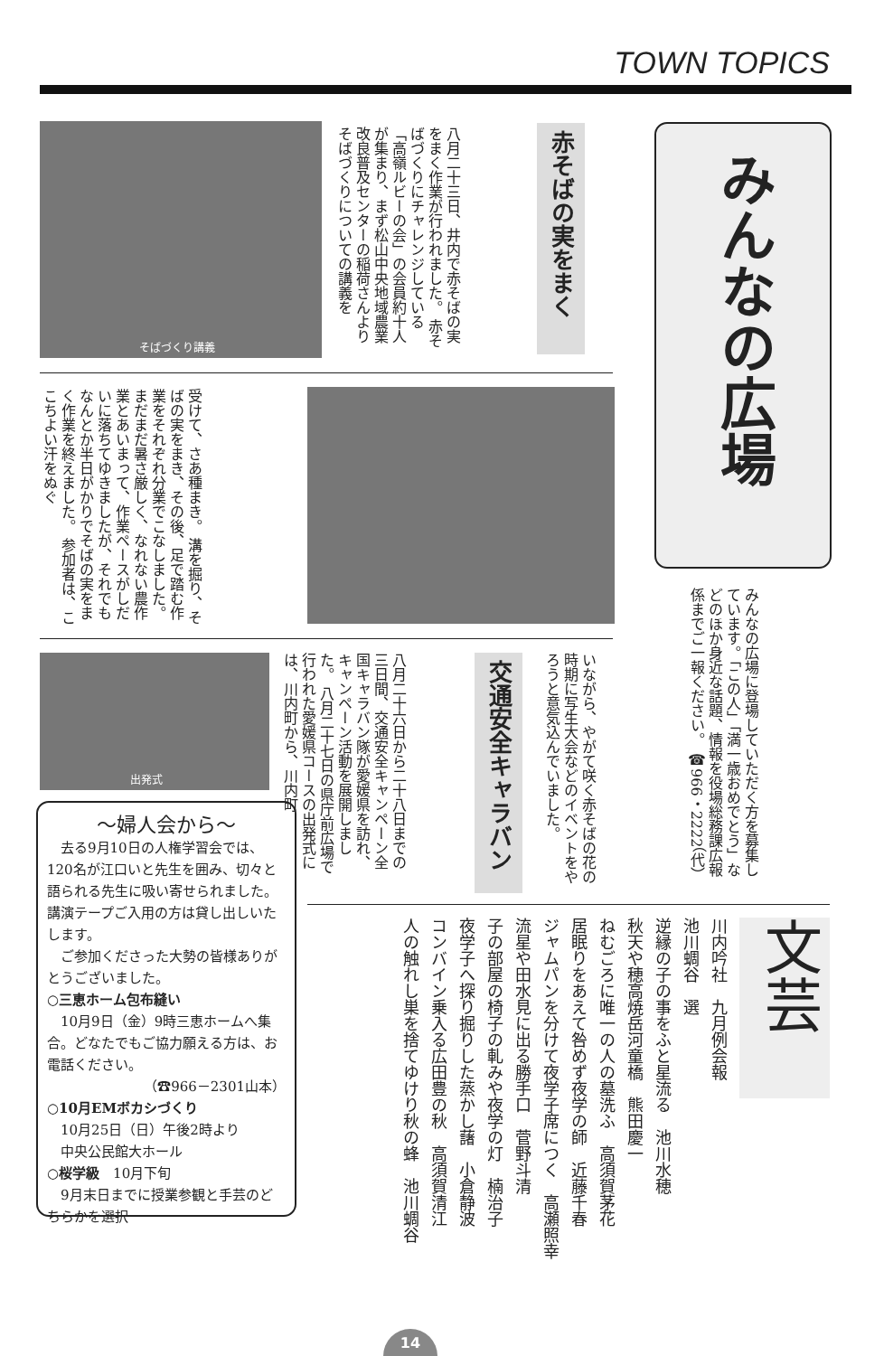TOWN TOPICS
みんなの広場
みんなの広場に登場していただく方を募集しています。「この人」「満一歳おめでとう」などのほか身近な話題、情報を役場総務課広報係までご一報ください。 ☎966・2222（代）
赤そばの実をまく
八月二十三日、井内で赤そばの実をまく作業が行われました。 赤そばづくりにチャレンジしている「高嶺ルビーの会」の会員約十人が集まり、まず松山中央地域農業改良普及センターの稲荷さんよりそばづくりについての講義を
そばづくり講義
受けて、さあ種まき。 溝を掘り、そばの実をまき、その後、足で踏む作業をそれぞれ分業でこなしました。 まだまだ暑さ厳しく、なれない農作業とあいまって、作業ペースがしだいに落ちてゆきましたが、それでもなんとか半日がかりでそばの実をまく作業を終えました。 参加者は、ここちよい汗をぬぐ
いながら、やがて咲く赤そばの花の時期に写生大会などのイベントをやろうと意気込んでいました。
交通安全キャラバン
八月二十六日から二十八日までの三日間、交通安全キャンペーン全国キャラバン隊が愛媛県を訪れ、キャンペーン活動を展開しました。 八月二十七日の県庁前広場で行われた愛媛県コースの出発式には、川内町から、川内町
出発式
～婦人会から～
　去る9月10日の人権学習会では、120名が江口いと先生を囲み、切々と語られる先生に吸い寄せられました。講演テープご入用の方は貸し出しいたします。
　ご参加くださった大勢の皆様ありがとうございました。
○三恵ホーム包布縫い
　10月9日（金）9時三恵ホームへ集合。どなたでもご協力願える方は、お電話ください。
（☎966－2301山本）
○10月EMボカシづくり
　10月25日（日）午後2時より
　中央公民館大ホール
○桜学級　10月下旬
　9月末日までに授業参観と手芸のどちらかを選択
文芸
川内吟社　九月例会報
池川蜩谷　選
逆縁の子の事をふと星流る　池川水穂
秋天や穂高焼岳河童橋　熊田慶一
ねむごろに唯一の人の墓洗ふ　高須賀茅花
居眠りをあえて咎めず夜学の師　近藤千春
ジャムパンを分けて夜学子席につく　高瀬照幸
流星や田水見に出る勝手口　菅野斗清
子の部屋の椅子の軋みや夜学の灯　楠治子
夜学子へ探り掘りした蒸かし藷　小倉静波
コンバイン乗入る広田豊の秋　高須賀清江
人の触れし巣を捨てゆけり秋の蜂　池川蜩谷
14